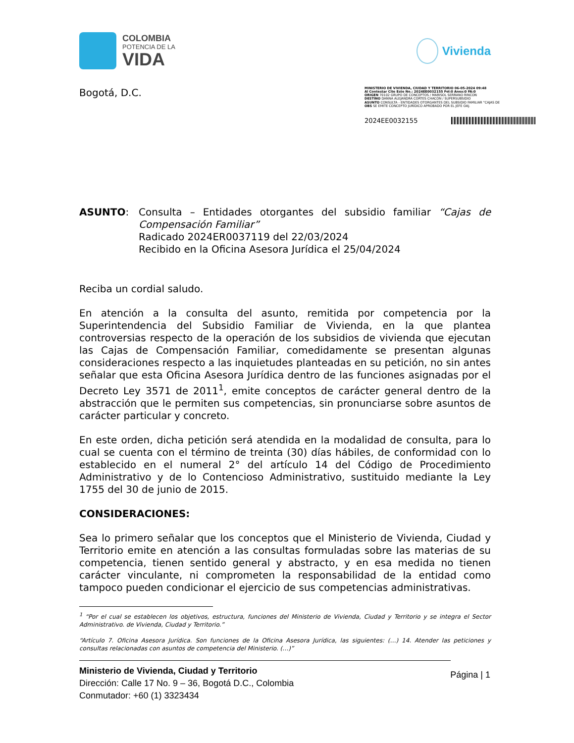COLOMBIA
POTENCIA DE LA
VIDA
Vivienda
Bogotá, D.C.
MINISTERIO DE VIVIENDA, CIUDAD Y TERRITORIO 06-05-2024 09:48
Al Contestar Cite Este No.: 2024EE0032155 Fol:0 Anex:0 FA:0
ORIGEN 70102 GRUPO DE CONCEPTOS / MARISOL SERRANO RINCON
DESTINO DANNA ALEJANDRA CORTES CHACÓN / SUPERSUBSIDIO
ASUNTO CONSULTA - ENTIDADES OTORGANTES DEL SUBSIDIO FAMILIAR "CAJAS DE
OBS SE EMITE CONCEPTO JURÍDICO APROBADO POR EL JEFE OAJ.
2024EE0032155
ASUNTO: Consulta – Entidades otorgantes del subsidio familiar “Cajas de Compensación Familiar”
Radicado 2024ER0037119 del 22/03/2024
Recibido en la Oficina Asesora Jurídica el 25/04/2024
Reciba un cordial saludo.
En atención a la consulta del asunto, remitida por competencia por la Superintendencia del Subsidio Familiar de Vivienda, en la que plantea controversias respecto de la operación de los subsidios de vivienda que ejecutan las Cajas de Compensación Familiar, comedidamente se presentan algunas consideraciones respecto a las inquietudes planteadas en su petición, no sin antes señalar que esta Oficina Asesora Jurídica dentro de las funciones asignadas por el Decreto Ley 3571 de 2011<sup>1</sup>, emite conceptos de carácter general dentro de la abstracción que le permiten sus competencias, sin pronunciarse sobre asuntos de carácter particular y concreto.
En este orden, dicha petición será atendida en la modalidad de consulta, para lo cual se cuenta con el término de treinta (30) días hábiles, de conformidad con lo establecido en el numeral 2° del artículo 14 del Código de Procedimiento Administrativo y de lo Contencioso Administrativo, sustituido mediante la Ley 1755 del 30 de junio de 2015.
CONSIDERACIONES:
Sea lo primero señalar que los conceptos que el Ministerio de Vivienda, Ciudad y Territorio emite en atención a las consultas formuladas sobre las materias de su competencia, tienen sentido general y abstracto, y en esa medida no tienen carácter vinculante, ni comprometen la responsabilidad de la entidad como tampoco pueden condicionar el ejercicio de sus competencias administrativas.
<sup>1</sup> “Por el cual se establecen los objetivos, estructura, funciones del Ministerio de Vivienda, Ciudad y Territorio y se integra el Sector Administrativo. de Vivienda, Ciudad y Territorio.”
“Artículo 7. Oficina Asesora Jurídica. Son funciones de la Oficina Asesora Jurídica, las siguientes: (…) 14. Atender las peticiones y consultas relacionadas con asuntos de competencia del Ministerio. (…)”
Ministerio de Vivienda, Ciudad y Territorio
Dirección: Calle 17 No. 9 – 36, Bogotá D.C., Colombia
Conmutador: +60 (1) 3323434
Página | 1